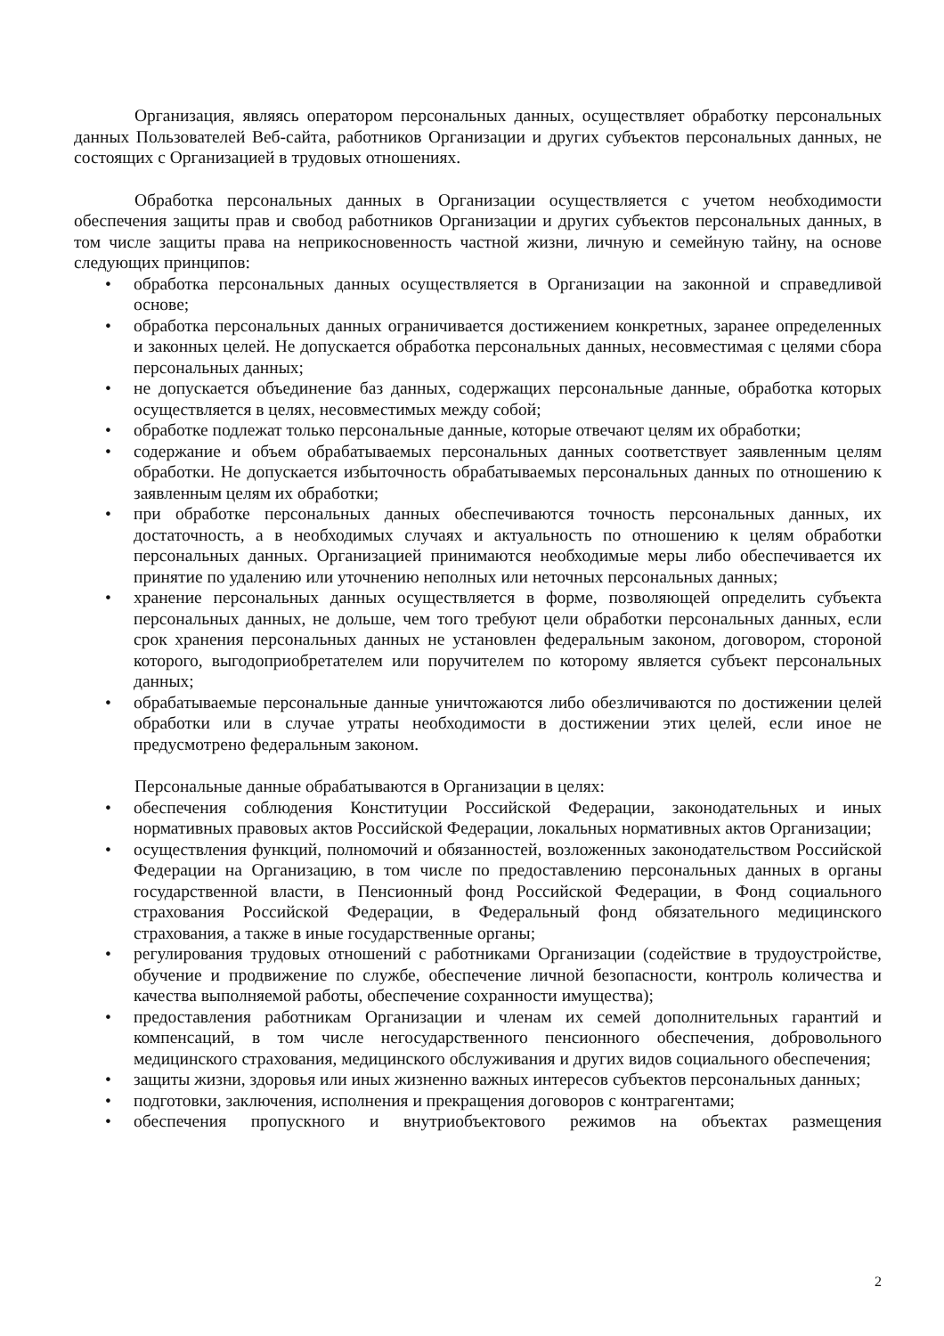Организация, являясь оператором персональных данных, осуществляет обработку персональных данных Пользователей Веб-сайта, работников Организации и других субъектов персональных данных, не состоящих с Организацией в трудовых отношениях.
Обработка персональных данных в Организации осуществляется с учетом необходимости обеспечения защиты прав и свобод работников Организации и других субъектов персональных данных, в том числе защиты права на неприкосновенность частной жизни, личную и семейную тайну, на основе следующих принципов:
• обработка персональных данных осуществляется в Организации на законной и справедливой основе;
• обработка персональных данных ограничивается достижением конкретных, заранее определенных и законных целей. Не допускается обработка персональных данных, несовместимая с целями сбора персональных данных;
• не допускается объединение баз данных, содержащих персональные данные, обработка которых осуществляется в целях, несовместимых между собой;
• обработке подлежат только персональные данные, которые отвечают целям их обработки;
• содержание и объем обрабатываемых персональных данных соответствует заявленным целям обработки. Не допускается избыточность обрабатываемых персональных данных по отношению к заявленным целям их обработки;
• при обработке персональных данных обеспечиваются точность персональных данных, их достаточность, а в необходимых случаях и актуальность по отношению к целям обработки персональных данных. Организацией принимаются необходимые меры либо обеспечивается их принятие по удалению или уточнению неполных или неточных персональных данных;
• хранение персональных данных осуществляется в форме, позволяющей определить субъекта персональных данных, не дольше, чем того требуют цели обработки персональных данных, если срок хранения персональных данных не установлен федеральным законом, договором, стороной которого, выгодоприобретателем или поручителем по которому является субъект персональных данных;
• обрабатываемые персональные данные уничтожаются либо обезличиваются по достижении целей обработки или в случае утраты необходимости в достижении этих целей, если иное не предусмотрено федеральным законом.
Персональные данные обрабатываются в Организации в целях:
• обеспечения соблюдения Конституции Российской Федерации, законодательных и иных нормативных правовых актов Российской Федерации, локальных нормативных актов Организации;
• осуществления функций, полномочий и обязанностей, возложенных законодательством Российской Федерации на Организацию, в том числе по предоставлению персональных данных в органы государственной власти, в Пенсионный фонд Российской Федерации, в Фонд социального страхования Российской Федерации, в Федеральный фонд обязательного медицинского страхования, а также в иные государственные органы;
• регулирования трудовых отношений с работниками Организации (содействие в трудоустройстве, обучение и продвижение по службе, обеспечение личной безопасности, контроль количества и качества выполняемой работы, обеспечение сохранности имущества);
• предоставления работникам Организации и членам их семей дополнительных гарантий и компенсаций, в том числе негосударственного пенсионного обеспечения, добровольного медицинского страхования, медицинского обслуживания и других видов социального обеспечения;
• защиты жизни, здоровья или иных жизненно важных интересов субъектов персональных данных;
• подготовки, заключения, исполнения и прекращения договоров с контрагентами;
• обеспечения пропускного и внутриобъектового режимов на объектах размещения
2